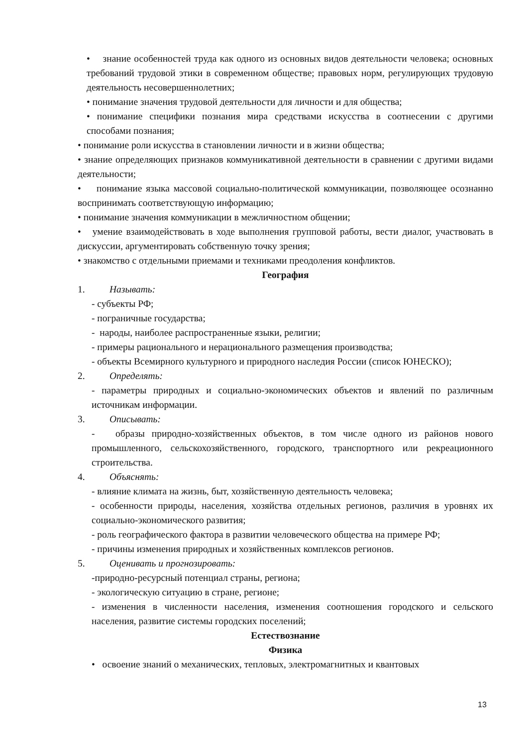• знание особенностей труда как одного из основных видов деятельности человека; основных требований трудовой этики в современном обществе; правовых норм, регулирующих трудовую деятельность несовершеннолетних;
• понимание значения трудовой деятельности для личности и для общества;
• понимание специфики познания мира средствами искусства в соотнесении с другими способами познания;
• понимание роли искусства в становлении личности и в жизни общества;
• знание определяющих признаков коммуникативной деятельности в сравнении с другими видами деятельности;
• понимание языка массовой социально-политической коммуникации, позволяющее осознанно воспринимать соответствующую информацию;
• понимание значения коммуникации в межличностном общении;
• умение взаимодействовать в ходе выполнения групповой работы, вести диалог, участвовать в дискуссии, аргументировать собственную точку зрения;
• знакомство с отдельными приемами и техниками преодоления конфликтов.
География
1. Называть:
- субъекты РФ;
- пограничные государства;
- народы, наиболее распространенные языки, религии;
- примеры рационального и нерационального размещения производства;
- объекты Всемирного культурного и природного наследия России (список ЮНЕСКО);
2. Определять:
- параметры природных и социально-экономических объектов и явлений по различным источникам информации.
3. Описывать:
- образы природно-хозяйственных объектов, в том числе одного из районов нового промышленного, сельскохозяйственного, городского, транспортного или рекреационного строительства.
4. Объяснять:
- влияние климата на жизнь, быт, хозяйственную деятельность человека;
- особенности природы, населения, хозяйства отдельных регионов, различия в уровнях их социально-экономического развития;
- роль географического фактора в развитии человеческого общества на примере РФ;
- причины изменения природных и хозяйственных комплексов регионов.
5. Оценивать и прогнозировать:
-природно-ресурсный потенциал страны, региона;
- экологическую ситуацию в стране, регионе;
- изменения в численности населения, изменения соотношения городского и сельского населения, развитие системы городских поселений;
Естествознание
Физика
• освоение знаний о механических, тепловых, электромагнитных и квантовых
13